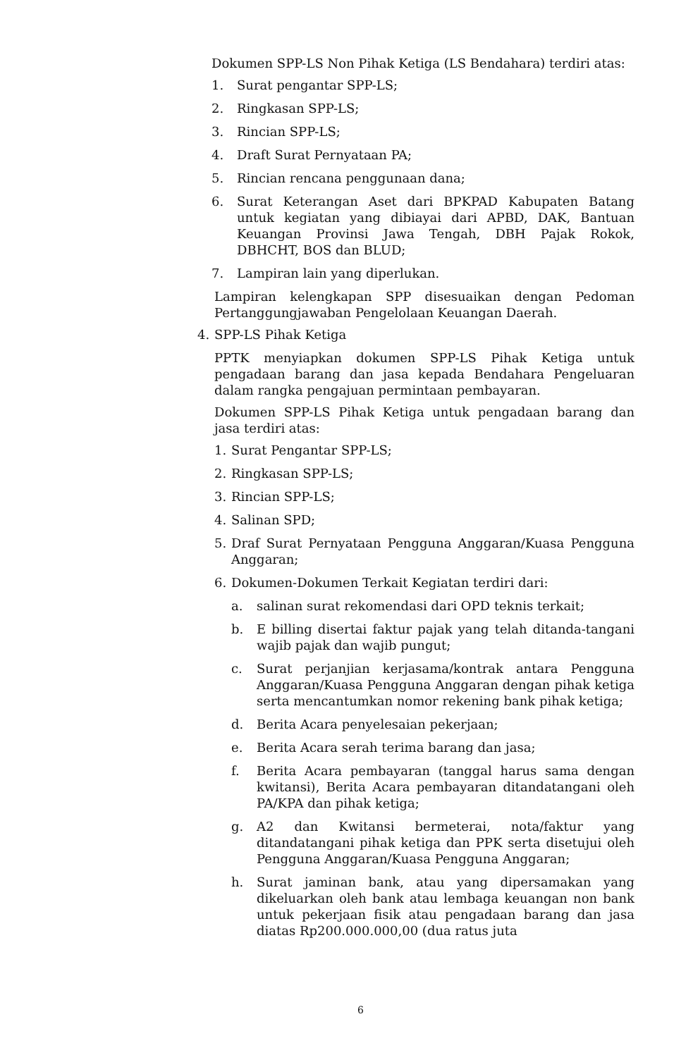Dokumen SPP-LS Non Pihak Ketiga (LS Bendahara) terdiri atas:
1. Surat pengantar SPP-LS;
2. Ringkasan SPP-LS;
3. Rincian SPP-LS;
4. Draft Surat Pernyataan PA;
5. Rincian rencana penggunaan dana;
6. Surat Keterangan Aset dari BPKPAD Kabupaten Batang untuk kegiatan yang dibiayai dari APBD, DAK, Bantuan Keuangan Provinsi Jawa Tengah, DBH Pajak Rokok, DBHCHT, BOS dan BLUD;
7. Lampiran lain yang diperlukan.
Lampiran kelengkapan SPP disesuaikan dengan Pedoman Pertanggungjawaban Pengelolaan Keuangan Daerah.
4. SPP-LS Pihak Ketiga
PPTK menyiapkan dokumen SPP-LS Pihak Ketiga untuk pengadaan barang dan jasa kepada Bendahara Pengeluaran dalam rangka pengajuan permintaan pembayaran.
Dokumen SPP-LS Pihak Ketiga untuk pengadaan barang dan jasa terdiri atas:
1. Surat Pengantar SPP-LS;
2. Ringkasan SPP-LS;
3. Rincian SPP-LS;
4. Salinan SPD;
5. Draf Surat Pernyataan Pengguna Anggaran/Kuasa Pengguna Anggaran;
6. Dokumen-Dokumen Terkait Kegiatan terdiri dari:
a. salinan surat rekomendasi dari OPD teknis terkait;
b. E billing disertai faktur pajak yang telah ditanda-tangani wajib pajak dan wajib pungut;
c. Surat perjanjian kerjasama/kontrak antara Pengguna Anggaran/Kuasa Pengguna Anggaran dengan pihak ketiga serta mencantumkan nomor rekening bank pihak ketiga;
d. Berita Acara penyelesaian pekerjaan;
e. Berita Acara serah terima barang dan jasa;
f. Berita Acara pembayaran (tanggal harus sama dengan kwitansi), Berita Acara pembayaran ditandatangani oleh PA/KPA dan pihak ketiga;
g. A2 dan Kwitansi bermeterai, nota/faktur yang ditandatangani pihak ketiga dan PPK serta disetujui oleh Pengguna Anggaran/Kuasa Pengguna Anggaran;
h. Surat jaminan bank, atau yang dipersamakan yang dikeluarkan oleh bank atau lembaga keuangan non bank untuk pekerjaan fisik atau pengadaan barang dan jasa diatas Rp200.000.000,00 (dua ratus juta
6